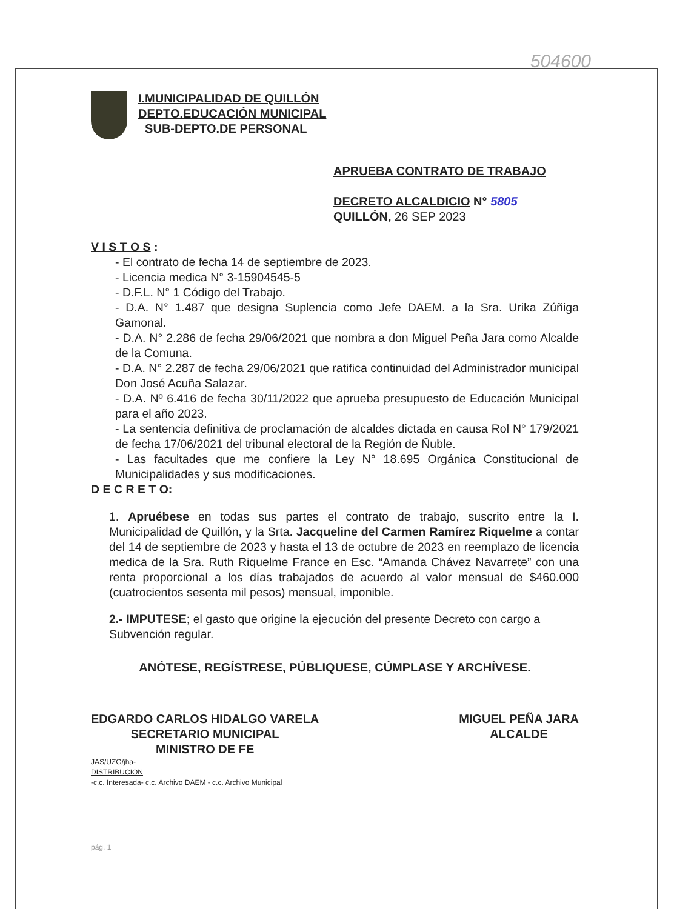504600
I.MUNICIPALIDAD DE QUILLÓN
DEPTO.EDUCACIÓN MUNICIPAL
SUB-DEPTO.DE PERSONAL
APRUEBA CONTRATO DE TRABAJO
DECRETO ALCALDICIO N° 5805
QUILLÓN, 26 SEP 2023
V I S T O S :
- El contrato de fecha 14 de septiembre de 2023.
- Licencia medica N° 3-15904545-5
- D.F.L. N° 1 Código del Trabajo.
- D.A. N° 1.487 que designa Suplencia como Jefe DAEM. a la Sra. Urika Zúñiga Gamonal.
- D.A. N° 2.286 de fecha 29/06/2021 que nombra a don Miguel Peña Jara como Alcalde de la Comuna.
- D.A. N° 2.287 de fecha 29/06/2021 que ratifica continuidad del Administrador municipal Don José Acuña Salazar.
- D.A. Nº 6.416 de fecha 30/11/2022 que aprueba presupuesto de Educación Municipal para el año 2023.
- La sentencia definitiva de proclamación de alcaldes dictada en causa Rol N° 179/2021 de fecha 17/06/2021 del tribunal electoral de la Región de Ñuble.
- Las facultades que me confiere la Ley N° 18.695 Orgánica Constitucional de Municipalidades y sus modificaciones.
D E C R E T O:
1. Apruébese en todas sus partes el contrato de trabajo, suscrito entre la I. Municipalidad de Quillón, y la Srta. Jacqueline del Carmen Ramírez Riquelme a contar del 14 de septiembre de 2023 y hasta el 13 de octubre de 2023 en reemplazo de licencia medica de la Sra. Ruth Riquelme France en Esc. “Amanda Chávez Navarrete” con una renta proporcional a los días trabajados de acuerdo al valor mensual de $460.000 (cuatrocientos sesenta mil pesos) mensual, imponible.
2.- IMPUTESE; el gasto que origine la ejecución del presente Decreto con cargo a Subvención regular.
ANÓTESE, REGÍSTRESE, PÚBLIQUESE, CÚMPLASE Y ARCHÍVESE.
EDGARDO CARLOS HIDALGO VARELA
SECRETARIO MUNICIPAL
MINISTRO DE FE
MIGUEL PEÑA JARA
ALCALDE
JAS/UZG/jha-
DISTRIBUCION
-c.c. Interesada- c.c. Archivo DAEM - c.c. Archivo Municipal
pág. 1